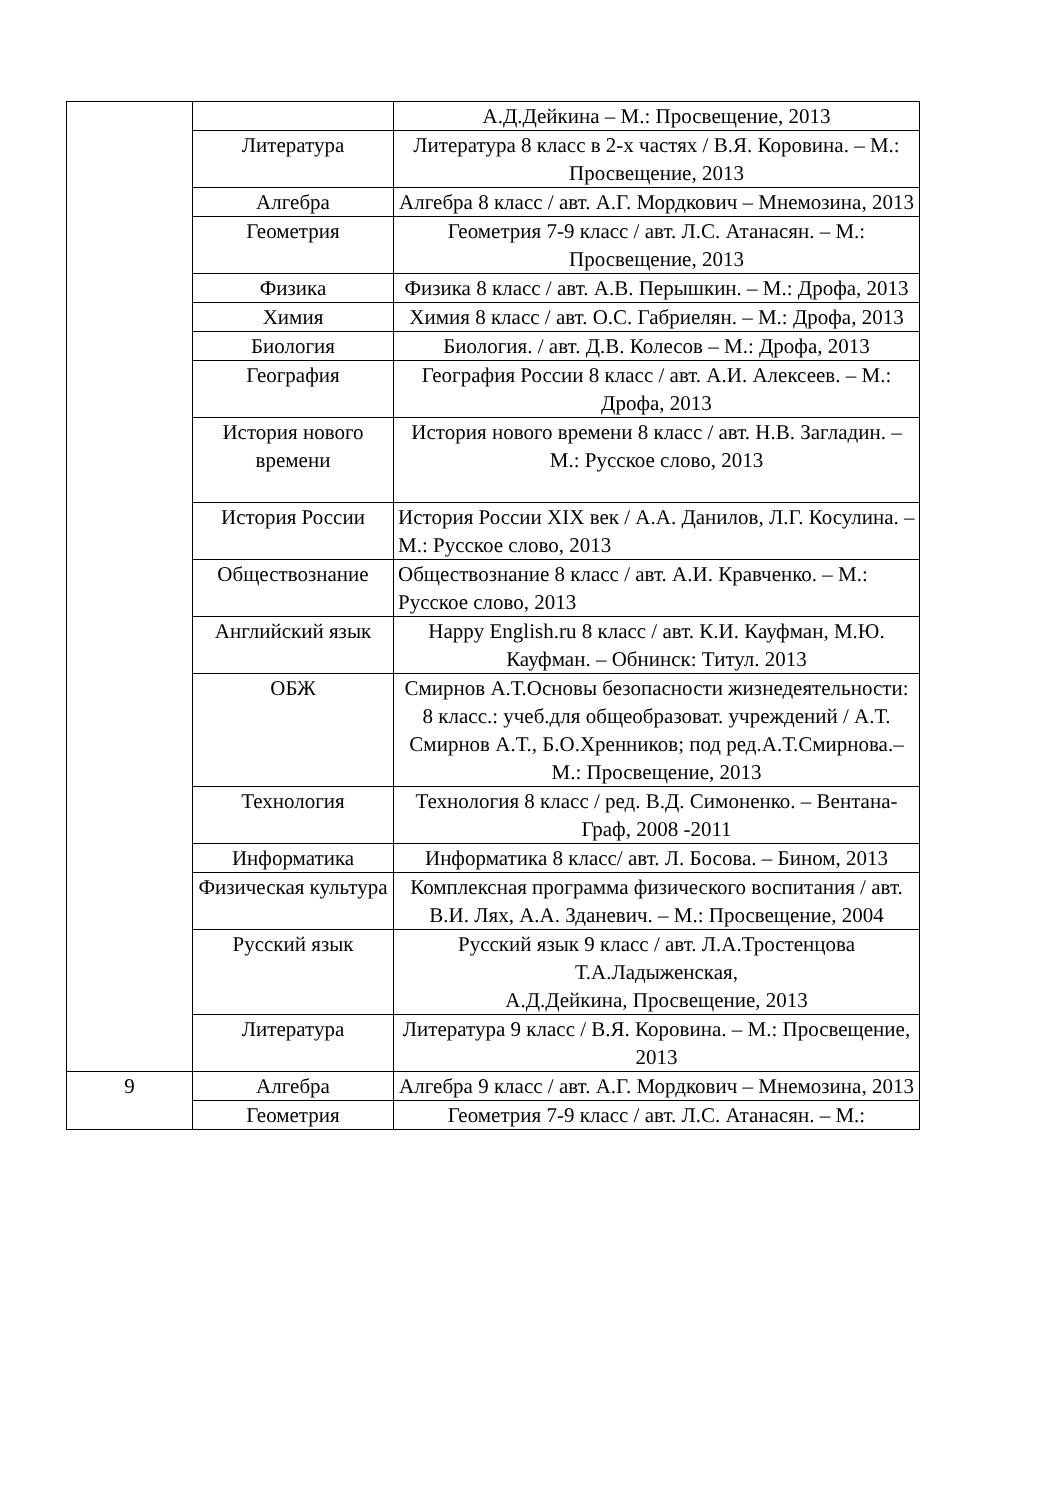| | | А.Д.Дейкина – М.: Просвещение, 2013 |
| | Литература | Литература 8 класс в 2-х частях / В.Я. Коровина. – М.: Просвещение, 2013 |
| | Алгебра | Алгебра 8 класс / авт. А.Г. Мордкович – Мнемозина, 2013 |
| | Геометрия | Геометрия 7-9 класс / авт. Л.С. Атанасян. – М.: Просвещение, 2013 |
| | Физика | Физика 8 класс / авт. А.В. Перышкин. – М.: Дрофа, 2013 |
| | Химия | Химия 8 класс / авт. О.С. Габриелян. – М.: Дрофа, 2013 |
| | Биология | Биология. / авт. Д.В. Колесов – М.: Дрофа, 2013 |
| | География | География России 8 класс / авт. А.И. Алексеев. – М.: Дрофа, 2013 |
| | История нового времени | История нового времени 8 класс / авт. Н.В. Загладин. – М.: Русское слово, 2013 |
| | История России | История России XIX век / А.А. Данилов, Л.Г. Косулина. – М.: Русское слово, 2013 |
| | Обществознание | Обществознание 8 класс / авт. А.И. Кравченко. – М.: Русское слово, 2013 |
| | Английский язык | Happy English.ru 8 класс / авт. К.И. Кауфман, М.Ю. Кауфман. – Обнинск: Титул. 2013 |
| | ОБЖ | Смирнов А.Т.Основы безопасности жизнедеятельности: 8 класс.: учеб.для общеобразоват. учреждений / А.Т. Смирнов А.Т., Б.О.Хренников; под ред.А.Т.Смирнова.– М.: Просвещение, 2013 |
| | Технология | Технология 8 класс / ред. В.Д. Симоненко. – Вентана-Граф, 2008 -2011 |
| | Информатика | Информатика 8 класс/ авт. Л. Босова. – Бином, 2013 |
| | Физическая культура | Комплексная программа физического воспитания / авт. В.И. Лях, А.А. Зданевич. – М.: Просвещение, 2004 |
| | Русский язык | Русский язык 9 класс / авт. Л.А.Тростенцова Т.А.Ладыженская, А.Д.Дейкина, Просвещение, 2013 |
| | Литература | Литература 9 класс / В.Я. Коровина. – М.: Просвещение, 2013 |
| 9 | Алгебра | Алгебра 9 класс / авт. А.Г. Мордкович – Мнемозина, 2013 |
| | Геометрия | Геометрия 7-9 класс / авт. Л.С. Атанасян. – М.: |